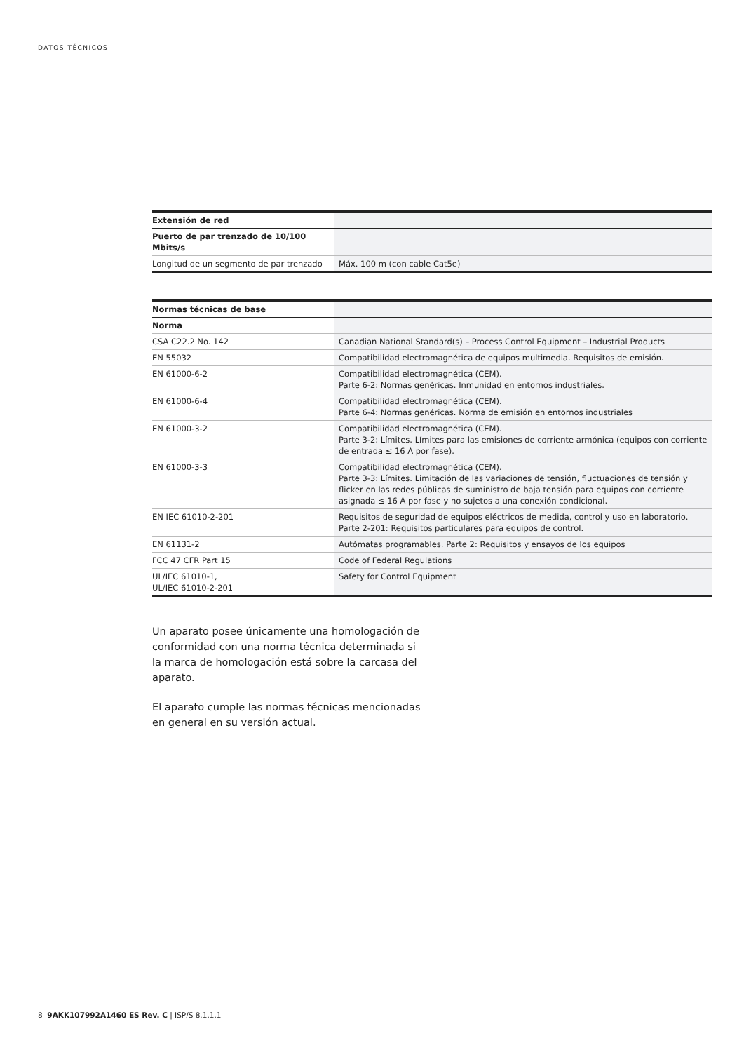DATOS TÉCNICOS
| Extensión de red | |
| Puerto de par trenzado de 10/100 Mbits/s | |
| Longitud de un segmento de par trenzado | Máx. 100 m (con cable Cat5e) |
| Normas técnicas de base | |
| Norma | |
| CSA C22.2 No. 142 | Canadian National Standard(s) – Process Control Equipment – Industrial Products |
| EN 55032 | Compatibilidad electromagnética de equipos multimedia. Requisitos de emisión. |
| EN 61000-6-2 | Compatibilidad electromagnética (CEM). Parte 6-2: Normas genéricas. Inmunidad en entornos industriales. |
| EN 61000-6-4 | Compatibilidad electromagnética (CEM). Parte 6-4: Normas genéricas. Norma de emisión en entornos industriales |
| EN 61000-3-2 | Compatibilidad electromagnética (CEM). Parte 3-2: Límites. Límites para las emisiones de corriente armónica (equipos con corriente de entrada ≤ 16 A por fase). |
| EN 61000-3-3 | Compatibilidad electromagnética (CEM). Parte 3-3: Límites. Limitación de las variaciones de tensión, fluctuaciones de tensión y flicker en las redes públicas de suministro de baja tensión para equipos con corriente asignada ≤ 16 A por fase y no sujetos a una conexión condicional. |
| EN IEC 61010-2-201 | Requisitos de seguridad de equipos eléctricos de medida, control y uso en laboratorio. Parte 2-201: Requisitos particulares para equipos de control. |
| EN 61131-2 | Autómatas programables. Parte 2: Requisitos y ensayos de los equipos |
| FCC 47 CFR Part 15 | Code of Federal Regulations |
| UL/IEC 61010-1, UL/IEC 61010-2-201 | Safety for Control Equipment |
Un aparato posee únicamente una homologación de conformidad con una norma técnica determinada si la marca de homologación está sobre la carcasa del aparato.
El aparato cumple las normas técnicas mencionadas en general en su versión actual.
8 9AKK107992A1460 ES Rev. C | ISP/S 8.1.1.1